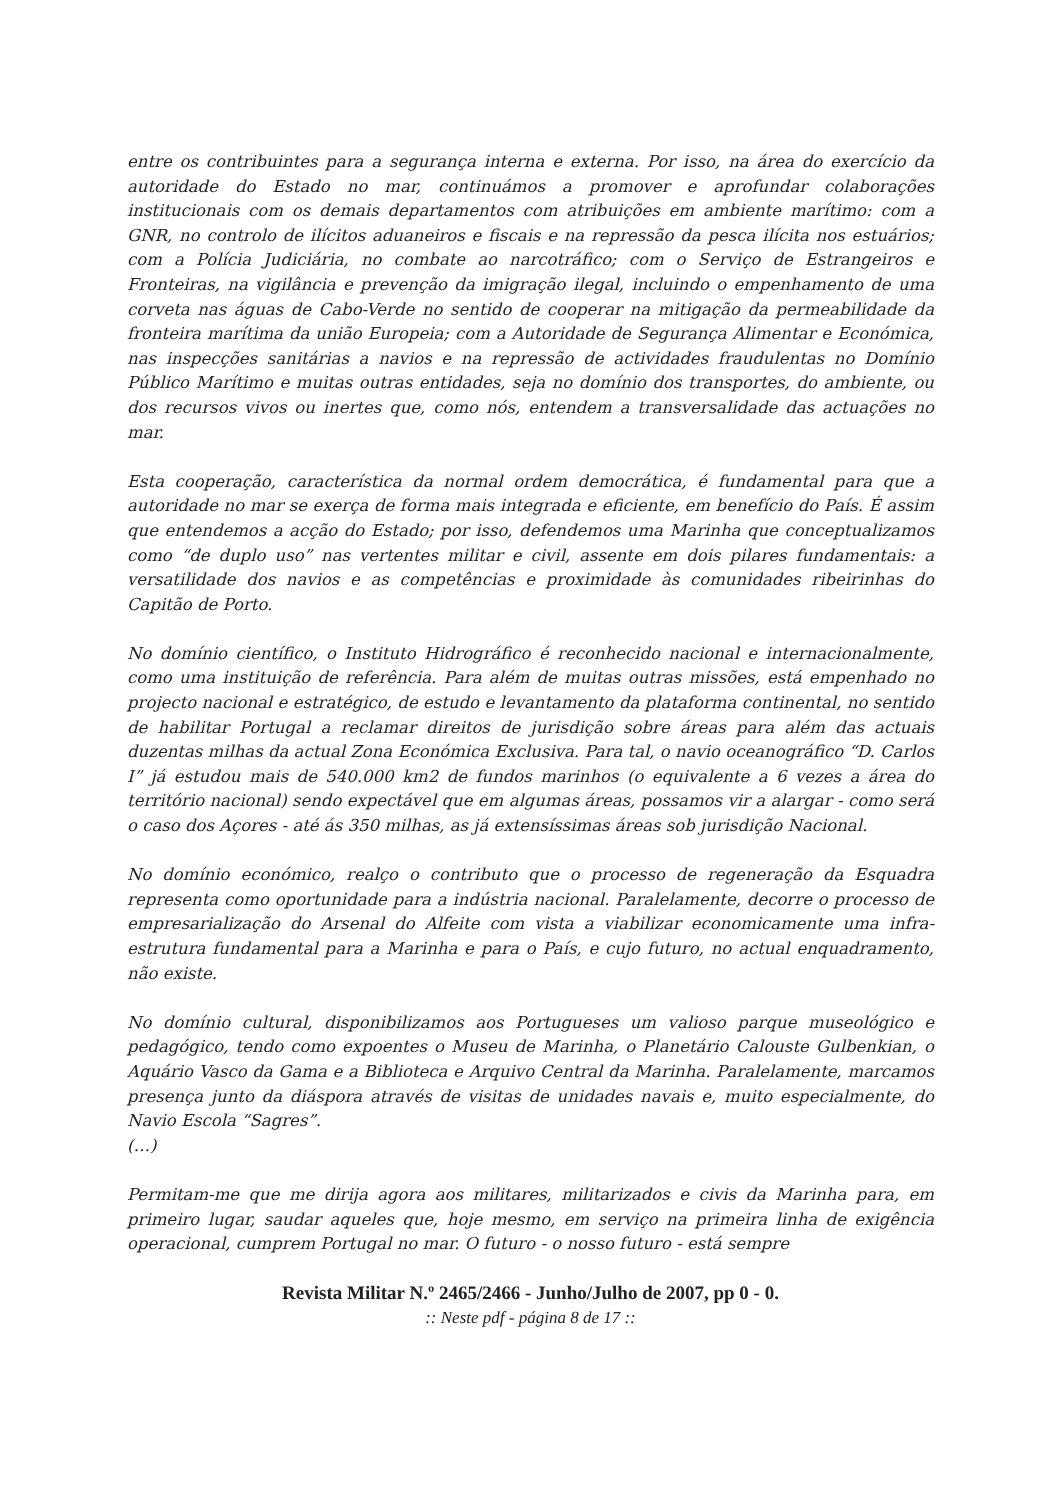entre os contribuintes para a segurança interna e externa. Por isso, na área do exercício da autoridade do Estado no mar, continuámos a promover e aprofundar colaborações institucionais com os demais departamentos com atribuições em ambiente marítimo: com a GNR, no controlo de ilícitos aduaneiros e fiscais e na repressão da pesca ilícita nos estuários; com a Polícia Judiciária, no combate ao narcotráfico; com o Serviço de Estrangeiros e Fronteiras, na vigilância e prevenção da imigração ilegal, incluindo o empenhamento de uma corveta nas águas de Cabo-Verde no sentido de cooperar na mitigação da permeabilidade da fronteira marítima da união Europeia; com a Autoridade de Segurança Alimentar e Económica, nas inspecções sanitárias a navios e na repressão de actividades fraudulentas no Domínio Público Marítimo e muitas outras entidades, seja no domínio dos transportes, do ambiente, ou dos recursos vivos ou inertes que, como nós, entendem a transversalidade das actuações no mar.
Esta cooperação, característica da normal ordem democrática, é fundamental para que a autoridade no mar se exerça de forma mais integrada e eficiente, em benefício do País. É assim que entendemos a acção do Estado; por isso, defendemos uma Marinha que conceptualizamos como “de duplo uso” nas vertentes militar e civil, assente em dois pilares fundamentais: a versatilidade dos navios e as competências e proximidade às comunidades ribeirinhas do Capitão de Porto.
No domínio científico, o Instituto Hidrográfico é reconhecido nacional e internacionalmente, como uma instituição de referência. Para além de muitas outras missões, está empenhado no projecto nacional e estratégico, de estudo e levantamento da plataforma continental, no sentido de habilitar Portugal a reclamar direitos de jurisdição sobre áreas para além das actuais duzentas milhas da actual Zona Económica Exclusiva. Para tal, o navio oceanográfico “D. Carlos I” já estudou mais de 540.000 km2 de fundos marinhos (o equivalente a 6 vezes a área do território nacional) sendo expectável que em algumas áreas, possamos vir a alargar - como será o caso dos Açores - até ás 350 milhas, as já extensíssimas áreas sob jurisdição Nacional.
No domínio económico, realço o contributo que o processo de regeneração da Esquadra representa como oportunidade para a indústria nacional. Paralelamente, decorre o processo de empresarialização do Arsenal do Alfeite com vista a viabilizar economicamente uma infra-estrutura fundamental para a Marinha e para o País, e cujo futuro, no actual enquadramento, não existe.
No domínio cultural, disponibilizamos aos Portugueses um valioso parque museológico e pedagógico, tendo como expoentes o Museu de Marinha, o Planetário Calouste Gulbenkian, o Aquário Vasco da Gama e a Biblioteca e Arquivo Central da Marinha. Paralelamente, marcamos presença junto da diáspora através de visitas de unidades navais e, muito especialmente, do Navio Escola “Sagres”.
(…)
Permitam-me que me dirija agora aos militares, militarizados e civis da Marinha para, em primeiro lugar, saudar aqueles que, hoje mesmo, em serviço na primeira linha de exigência operacional, cumprem Portugal no mar. O futuro - o nosso futuro - está sempre
Revista Militar N.º 2465/2466 - Junho/Julho de 2007, pp 0 - 0.:: Neste pdf - página 8 de 17 ::